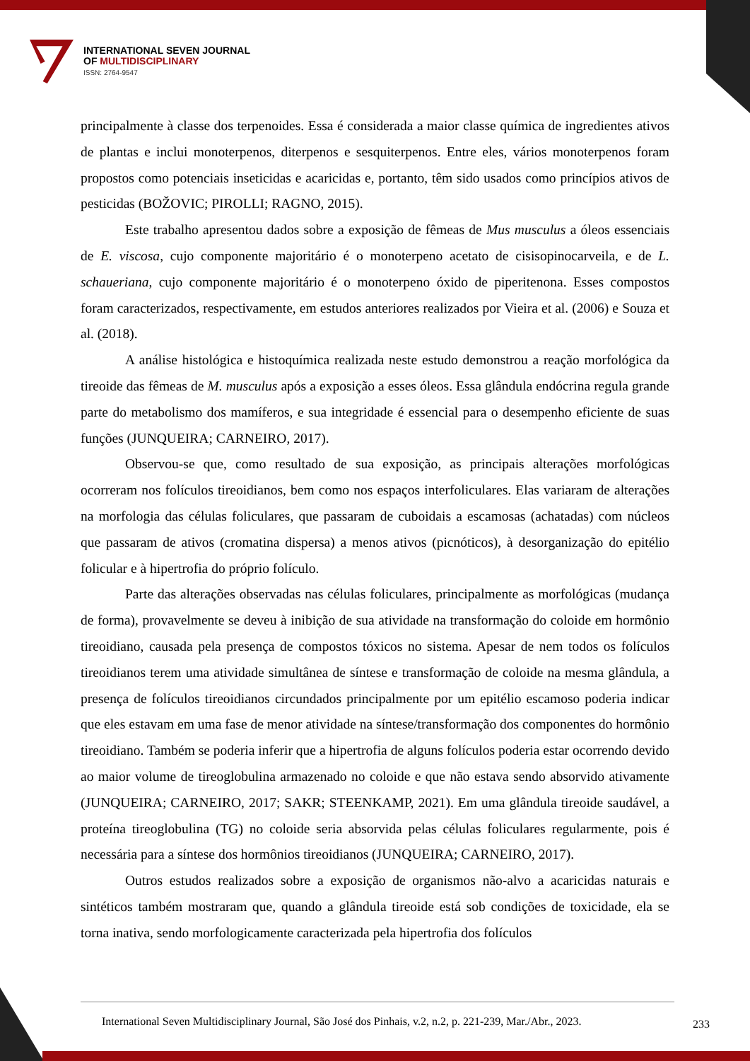INTERNATIONAL SEVEN JOURNAL
OF MULTIDISCIPLINARY
ISSN: 2764-9547
principalmente à classe dos terpenoides. Essa é considerada a maior classe química de ingredientes ativos de plantas e inclui monoterpenos, diterpenos e sesquiterpenos. Entre eles, vários monoterpenos foram propostos como potenciais inseticidas e acaricidas e, portanto, têm sido usados como princípios ativos de pesticidas (BOŽOVIC; PIROLLI; RAGNO, 2015).
Este trabalho apresentou dados sobre a exposição de fêmeas de Mus musculus a óleos essenciais de E. viscosa, cujo componente majoritário é o monoterpeno acetato de cisisopinocarveila, e de L. schaueriana, cujo componente majoritário é o monoterpeno óxido de piperitenona. Esses compostos foram caracterizados, respectivamente, em estudos anteriores realizados por Vieira et al. (2006) e Souza et al. (2018).
A análise histológica e histoquímica realizada neste estudo demonstrou a reação morfológica da tireoide das fêmeas de M. musculus após a exposição a esses óleos. Essa glândula endócrina regula grande parte do metabolismo dos mamíferos, e sua integridade é essencial para o desempenho eficiente de suas funções (JUNQUEIRA; CARNEIRO, 2017).
Observou-se que, como resultado de sua exposição, as principais alterações morfológicas ocorreram nos folículos tireoidianos, bem como nos espaços interfoliculares. Elas variaram de alterações na morfologia das células foliculares, que passaram de cuboidais a escamosas (achatadas) com núcleos que passaram de ativos (cromatina dispersa) a menos ativos (picnóticos), à desorganização do epitélio folicular e à hipertrofia do próprio folículo.
Parte das alterações observadas nas células foliculares, principalmente as morfológicas (mudança de forma), provavelmente se deveu à inibição de sua atividade na transformação do coloide em hormônio tireoidiano, causada pela presença de compostos tóxicos no sistema. Apesar de nem todos os folículos tireoidianos terem uma atividade simultânea de síntese e transformação de coloide na mesma glândula, a presença de folículos tireoidianos circundados principalmente por um epitélio escamoso poderia indicar que eles estavam em uma fase de menor atividade na síntese/transformação dos componentes do hormônio tireoidiano. Também se poderia inferir que a hipertrofia de alguns folículos poderia estar ocorrendo devido ao maior volume de tireoglobulina armazenado no coloide e que não estava sendo absorvido ativamente (JUNQUEIRA; CARNEIRO, 2017; SAKR; STEENKAMP, 2021). Em uma glândula tireoide saudável, a proteína tireoglobulina (TG) no coloide seria absorvida pelas células foliculares regularmente, pois é necessária para a síntese dos hormônios tireoidianos (JUNQUEIRA; CARNEIRO, 2017).
Outros estudos realizados sobre a exposição de organismos não-alvo a acaricidas naturais e sintéticos também mostraram que, quando a glândula tireoide está sob condições de toxicidade, ela se torna inativa, sendo morfologicamente caracterizada pela hipertrofia dos folículos
International Seven Multidisciplinary Journal, São José dos Pinhais, v.2, n.2, p. 221-239, Mar./Abr., 2023. 233